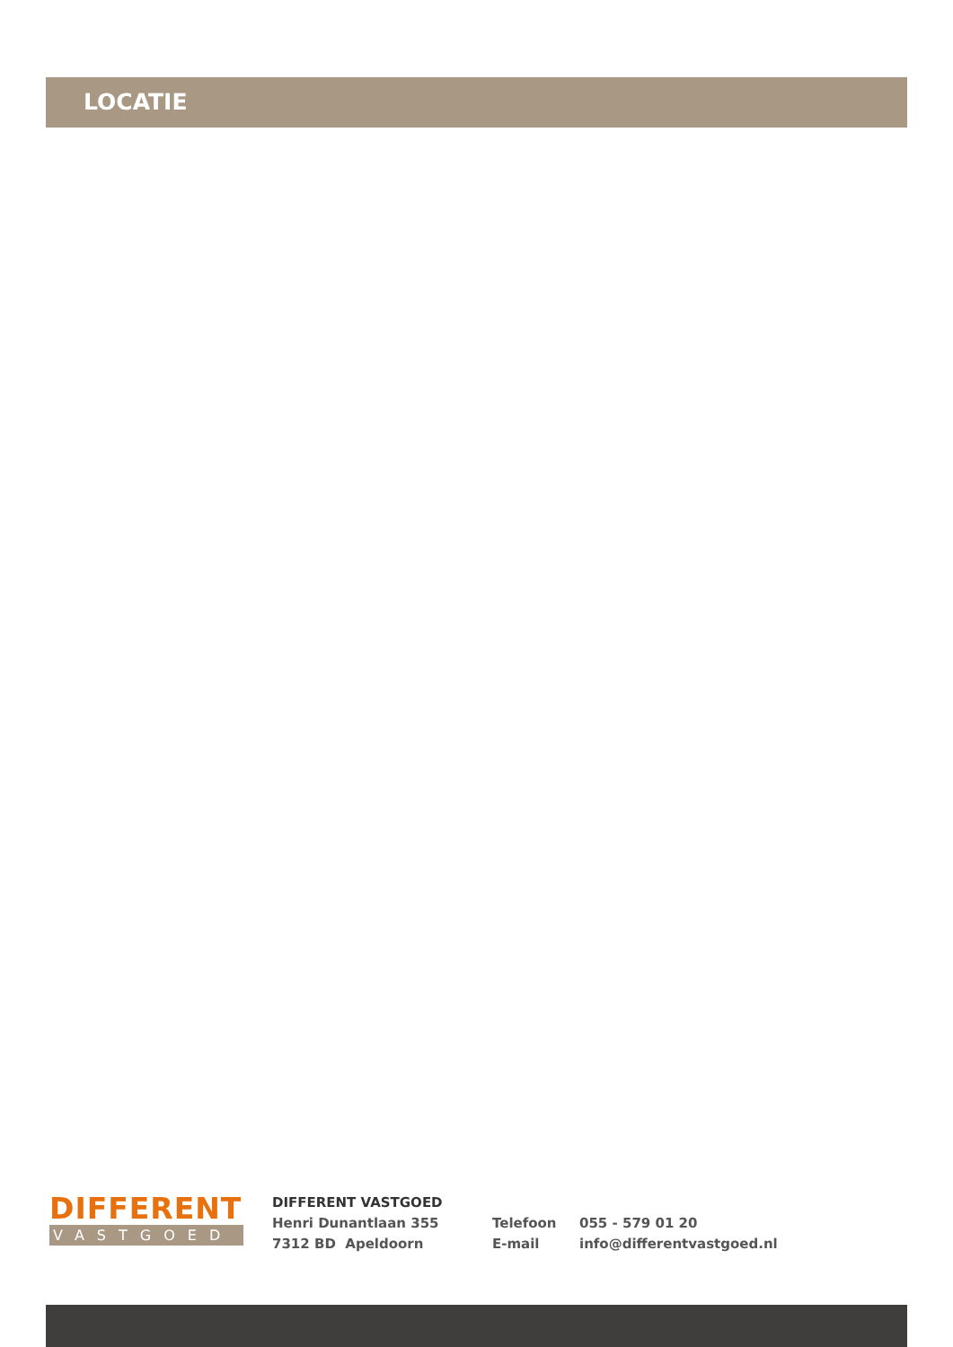LOCATIE
DIFFERENT
VASTGOED
DIFFERENT VASTGOED
Henri Dunantlaan 355
7312 BD Apeldoorn
Telefoon
E-mail
055 - 579 01 20
info@differentvastgoed.nl